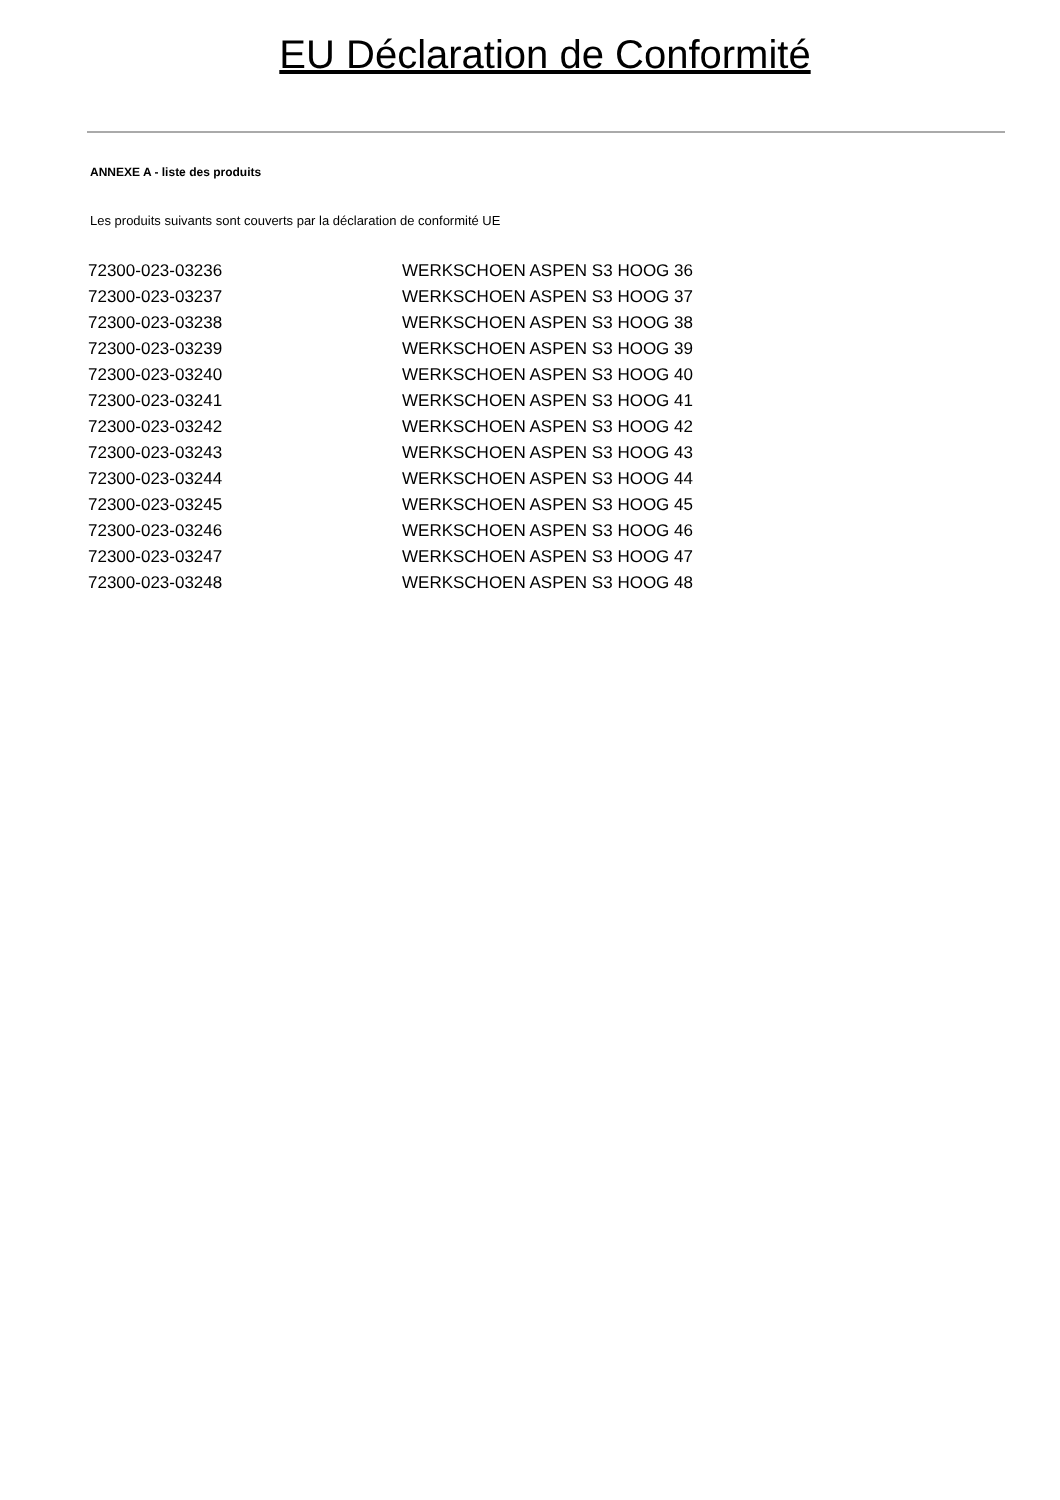EU Déclaration de Conformité
ANNEXE A - liste des produits
Les produits suivants sont couverts par la déclaration de conformité UE
| 72300-023-03236 | WERKSCHOEN ASPEN S3 HOOG 36 |
| 72300-023-03237 | WERKSCHOEN ASPEN S3 HOOG 37 |
| 72300-023-03238 | WERKSCHOEN ASPEN S3 HOOG 38 |
| 72300-023-03239 | WERKSCHOEN ASPEN S3 HOOG 39 |
| 72300-023-03240 | WERKSCHOEN ASPEN S3 HOOG 40 |
| 72300-023-03241 | WERKSCHOEN ASPEN S3 HOOG 41 |
| 72300-023-03242 | WERKSCHOEN ASPEN S3 HOOG 42 |
| 72300-023-03243 | WERKSCHOEN ASPEN S3 HOOG 43 |
| 72300-023-03244 | WERKSCHOEN ASPEN S3 HOOG 44 |
| 72300-023-03245 | WERKSCHOEN ASPEN S3 HOOG 45 |
| 72300-023-03246 | WERKSCHOEN ASPEN S3 HOOG 46 |
| 72300-023-03247 | WERKSCHOEN ASPEN S3 HOOG 47 |
| 72300-023-03248 | WERKSCHOEN ASPEN S3 HOOG 48 |